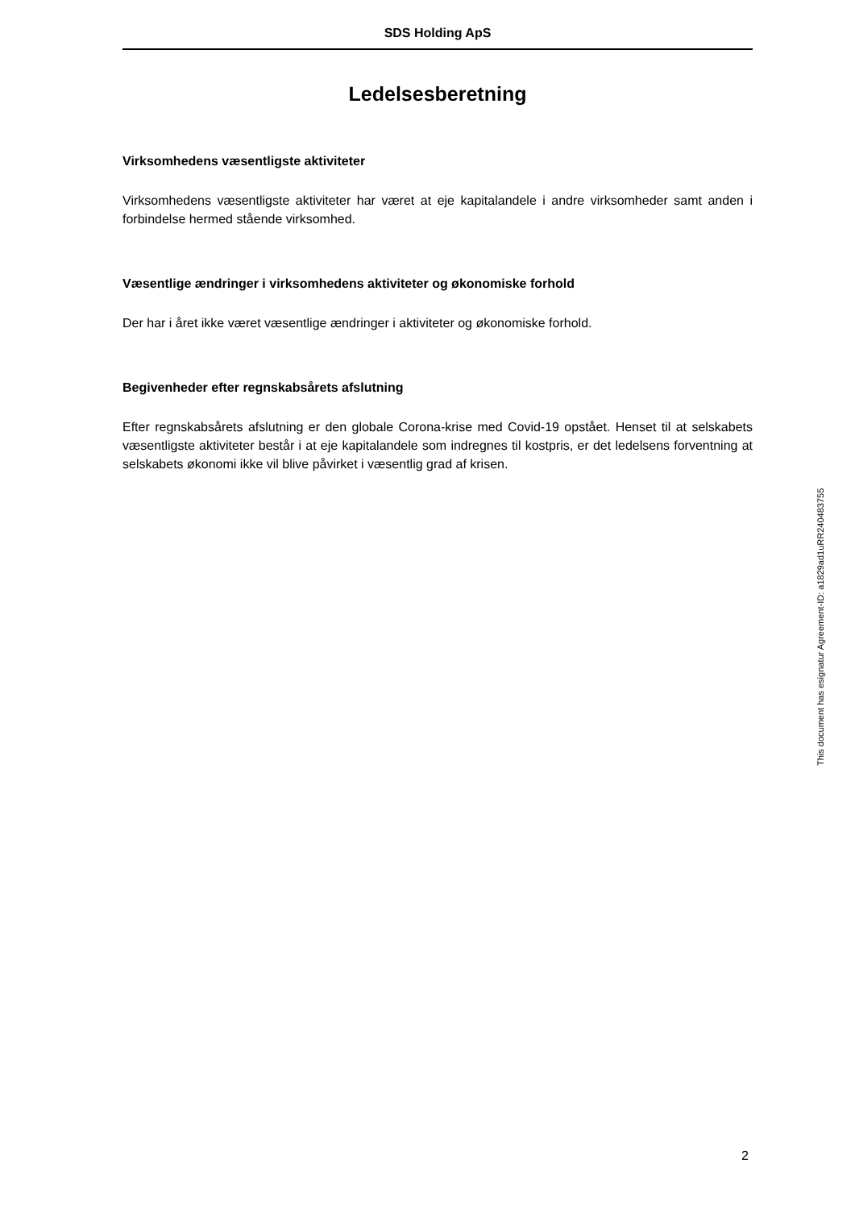SDS Holding ApS
Ledelsesberetning
Virksomhedens væsentligste aktiviteter
Virksomhedens væsentligste aktiviteter har været at eje kapitalandele i andre virksomheder samt anden i forbindelse hermed stående virksomhed.
Væsentlige ændringer i virksomhedens aktiviteter og økonomiske forhold
Der har i året ikke været væsentlige ændringer i aktiviteter og økonomiske forhold.
Begivenheder efter regnskabsårets afslutning
Efter regnskabsårets afslutning er den globale Corona-krise med Covid-19 opstået. Henset til at selskabets væsentligste aktiviteter består i at eje kapitalandele som indregnes til kostpris, er det ledelsens forventning at selskabets økonomi ikke vil blive påvirket i væsentlig grad af krisen.
This document has esignatur Agreement-ID: a1829ad1uRR240483755
2